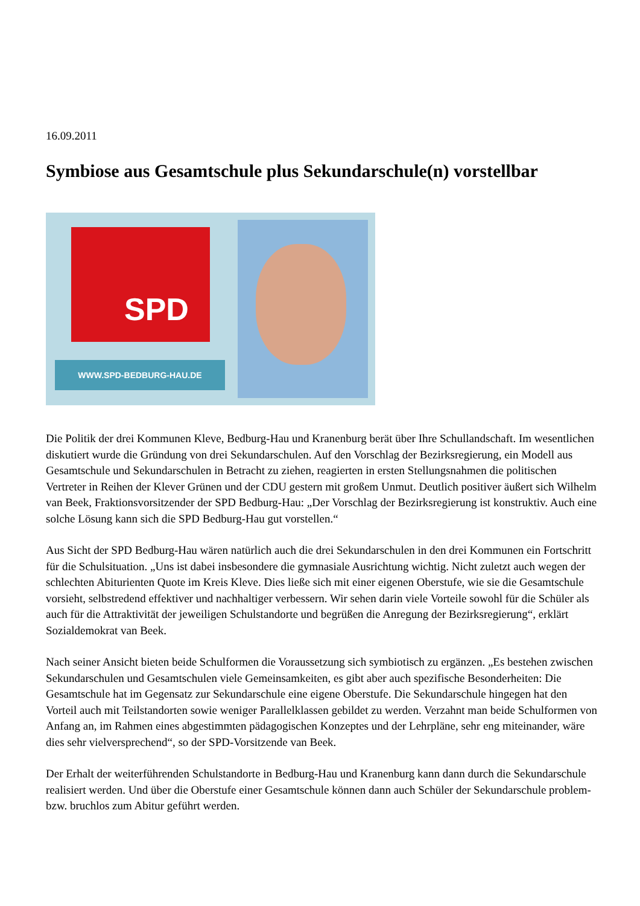16.09.2011
Symbiose aus Gesamtschule plus Sekundarschule(n) vorstellbar
SPD
WWW.SPD-BEDBURG-HAU.DE
Die Politik der drei Kommunen Kleve, Bedburg-Hau und Kranenburg berät über Ihre Schullandschaft. Im wesentlichen diskutiert wurde die Gründung von drei Sekundarschulen. Auf den Vorschlag der Bezirksregierung, ein Modell aus Gesamtschule und Sekundarschulen in Betracht zu ziehen, reagierten in ersten Stellungsnahmen die politischen Vertreter in Reihen der Klever Grünen und der CDU gestern mit großem Unmut. Deutlich positiver äußert sich Wilhelm van Beek, Fraktionsvorsitzender der SPD Bedburg-Hau: „Der Vorschlag der Bezirksregierung ist konstruktiv. Auch eine solche Lösung kann sich die SPD Bedburg-Hau gut vorstellen.“
Aus Sicht der SPD Bedburg-Hau wären natürlich auch die drei Sekundarschulen in den drei Kommunen ein Fortschritt für die Schulsituation. „Uns ist dabei insbesondere die gymnasiale Ausrichtung wichtig. Nicht zuletzt auch wegen der schlechten Abiturienten Quote im Kreis Kleve. Dies ließe sich mit einer eigenen Oberstufe, wie sie die Gesamtschule vorsieht, selbstredend effektiver und nachhaltiger verbessern. Wir sehen darin viele Vorteile sowohl für die Schüler als auch für die Attraktivität der jeweiligen Schulstandorte und begrüßen die Anregung der Bezirksregierung“, erklärt Sozialdemokrat van Beek.
Nach seiner Ansicht bieten beide Schulformen die Voraussetzung sich symbiotisch zu ergänzen. „Es bestehen zwischen Sekundarschulen und Gesamtschulen viele Gemeinsamkeiten, es gibt aber auch spezifische Besonderheiten: Die Gesamtschule hat im Gegensatz zur Sekundarschule eine eigene Oberstufe. Die Sekundarschule hingegen hat den Vorteil auch mit Teilstandorten sowie weniger Parallelklassen gebildet zu werden. Verzahnt man beide Schulformen von Anfang an, im Rahmen eines abgestimmten pädagogischen Konzeptes und der Lehrpläne, sehr eng miteinander, wäre dies sehr vielversprechend“, so der SPD-Vorsitzende van Beek.
Der Erhalt der weiterführenden Schulstandorte in Bedburg-Hau und Kranenburg kann dann durch die Sekundarschule realisiert werden. Und über die Oberstufe einer Gesamtschule können dann auch Schüler der Sekundarschule problem- bzw. bruchlos zum Abitur geführt werden.